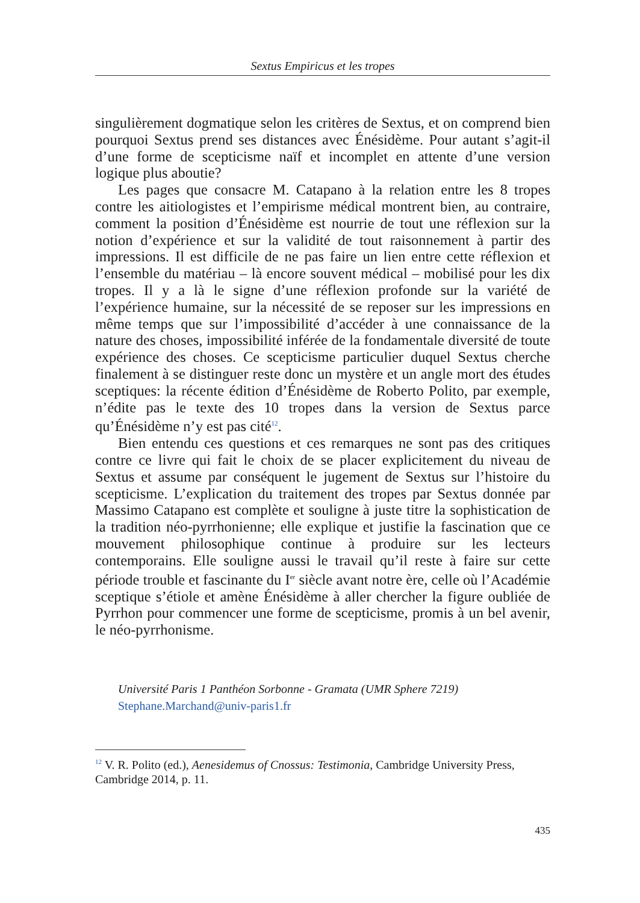Sextus Empiricus et les tropes
singulièrement dogmatique selon les critères de Sextus, et on comprend bien pourquoi Sextus prend ses distances avec Énésidème. Pour autant s’agit-il d’une forme de scepticisme naïf et incomplet en attente d’une version logique plus aboutie?
Les pages que consacre M. Catapano à la relation entre les 8 tropes contre les aitiologistes et l’empirisme médical montrent bien, au contraire, comment la position d’Énésidème est nourrie de tout une réflexion sur la notion d’expérience et sur la validité de tout raisonnement à partir des impressions. Il est difficile de ne pas faire un lien entre cette réflexion et l’ensemble du matériau – là encore souvent médical – mobilisé pour les dix tropes. Il y a là le signe d’une réflexion profonde sur la variété de l’expérience humaine, sur la nécessité de se reposer sur les impressions en même temps que sur l’impossibilité d’accéder à une connaissance de la nature des choses, impossibilité inférée de la fondamentale diversité de toute expérience des choses. Ce scepticisme particulier duquel Sextus cherche finalement à se distinguer reste donc un mystère et un angle mort des études sceptiques: la récente édition d’Énésidème de Roberto Polito, par exemple, n’édite pas le texte des 10 tropes dans la version de Sextus parce qu’Énésidème n’y est pas cité<sup>12</sup>.
Bien entendu ces questions et ces remarques ne sont pas des critiques contre ce livre qui fait le choix de se placer explicitement du niveau de Sextus et assume par conséquent le jugement de Sextus sur l’histoire du scepticisme. L’explication du traitement des tropes par Sextus donnée par Massimo Catapano est complète et souligne à juste titre la sophistication de la tradition néo-pyrrhonienne; elle explique et justifie la fascination que ce mouvement philosophique continue à produire sur les lecteurs contemporains. Elle souligne aussi le travail qu’il reste à faire sur cette période trouble et fascinante du I<sup>er</sup> siècle avant notre ère, celle où l’Académie sceptique s’étiole et amène Énésidème à aller chercher la figure oubliée de Pyrrhon pour commencer une forme de scepticisme, promis à un bel avenir, le néo-pyrrhonisme.
Université Paris 1 Panthéon Sorbonne - Gramata (UMR Sphere 7219)
Stephane.Marchand@univ-paris1.fr
<sup>12</sup> V. R. Polito (ed.), Aenesidemus of Cnossus: Testimonia, Cambridge University Press, Cambridge 2014, p. 11.
435